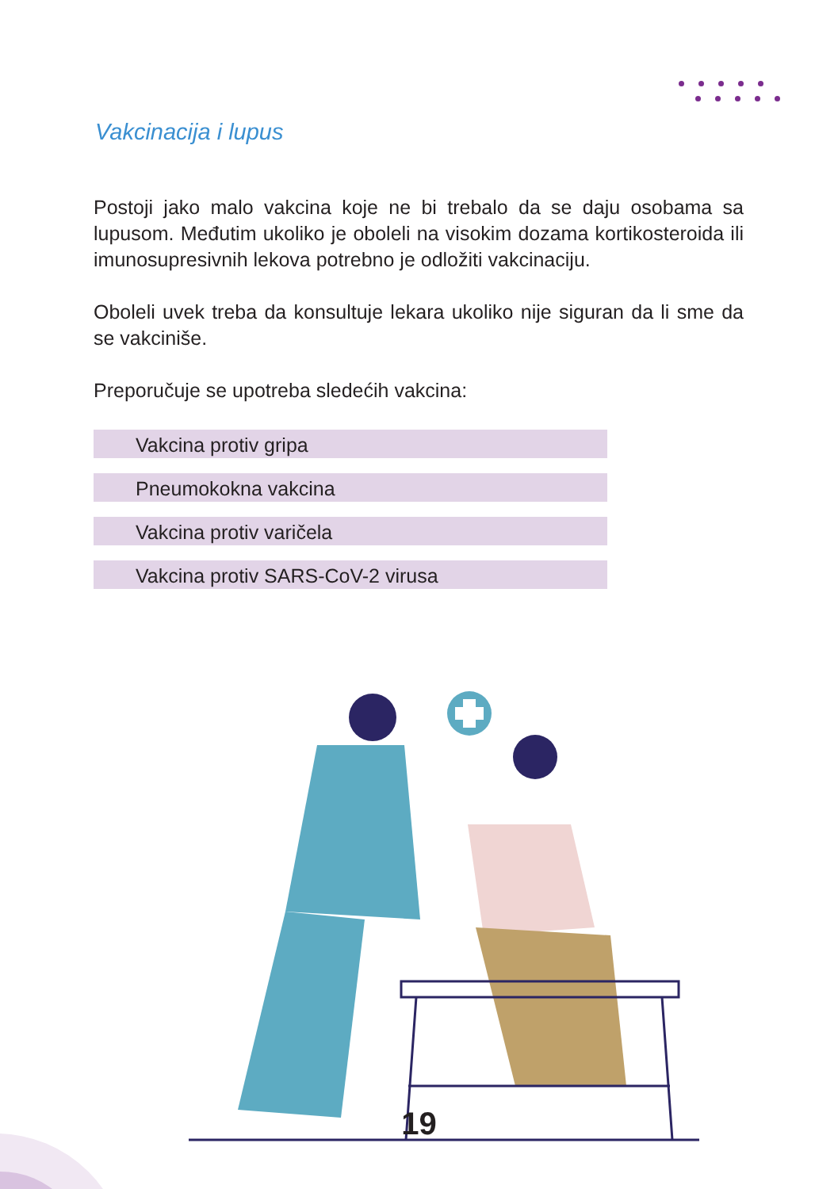Vakcinacija i lupus
Postoji jako malo vakcina koje ne bi trebalo da se daju osobama sa lupusom. Međutim ukoliko je oboleli na visokim dozama kortikosteroida ili imunosupresivnih lekova potrebno je odložiti vakcinaciju.
Oboleli uvek treba da konsultuje lekara ukoliko nije siguran da li sme da se vakciniše.
Preporučuje se upotreba sledećih vakcina:
Vakcina protiv gripa
Pneumokokna vakcina
Vakcina protiv varičela
Vakcina protiv SARS-CoV-2 virusa
19